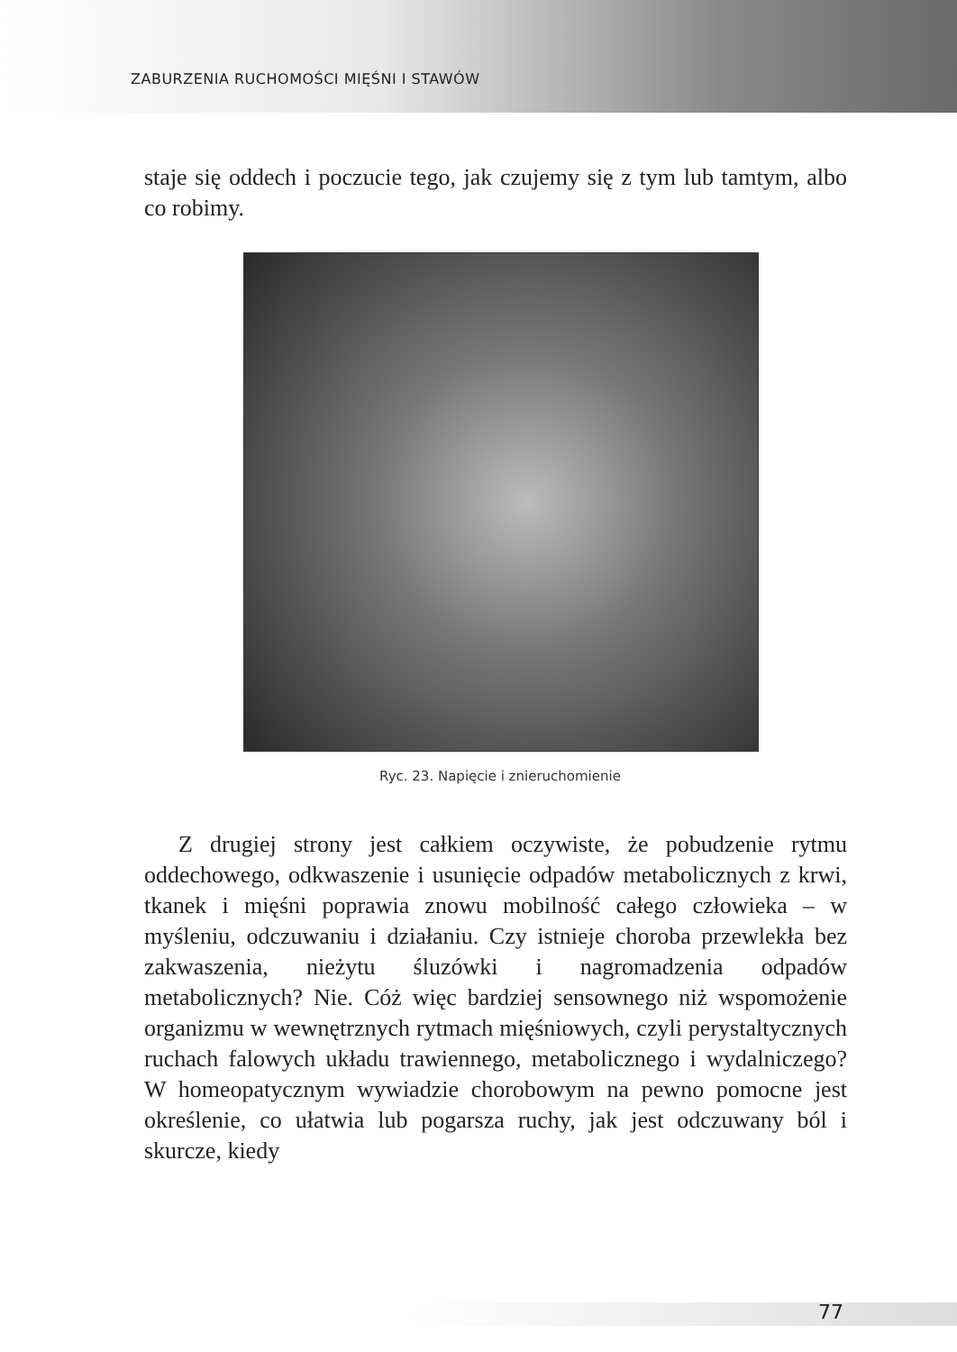ZABURZENIA RUCHOMOŚCI MIĘŚNI I STAWÓW
staje się oddech i poczucie tego, jak czujemy się z tym lub tamtym, albo co robimy.
Ryc. 23. Napięcie i znieruchomienie
Z drugiej strony jest całkiem oczywiste, że pobudzenie rytmu oddechowego, odkwaszenie i usunięcie odpadów metabolicznych z krwi, tkanek i mięśni poprawia znowu mobilność całego człowieka – w myśleniu, odczuwaniu i działaniu. Czy istnieje choroba przewlekła bez zakwaszenia, nieżytu śluzówki i nagromadzenia odpadów metabolicznych? Nie. Cóż więc bardziej sensownego niż wspomożenie organizmu w wewnętrznych rytmach mięśniowych, czyli perystaltycznych ruchach falowych układu trawiennego, metabolicznego i wydalniczego? W homeopatycznym wywiadzie chorobowym na pewno pomocne jest określenie, co ułatwia lub pogarsza ruchy, jak jest odczuwany ból i skurcze, kiedy
77